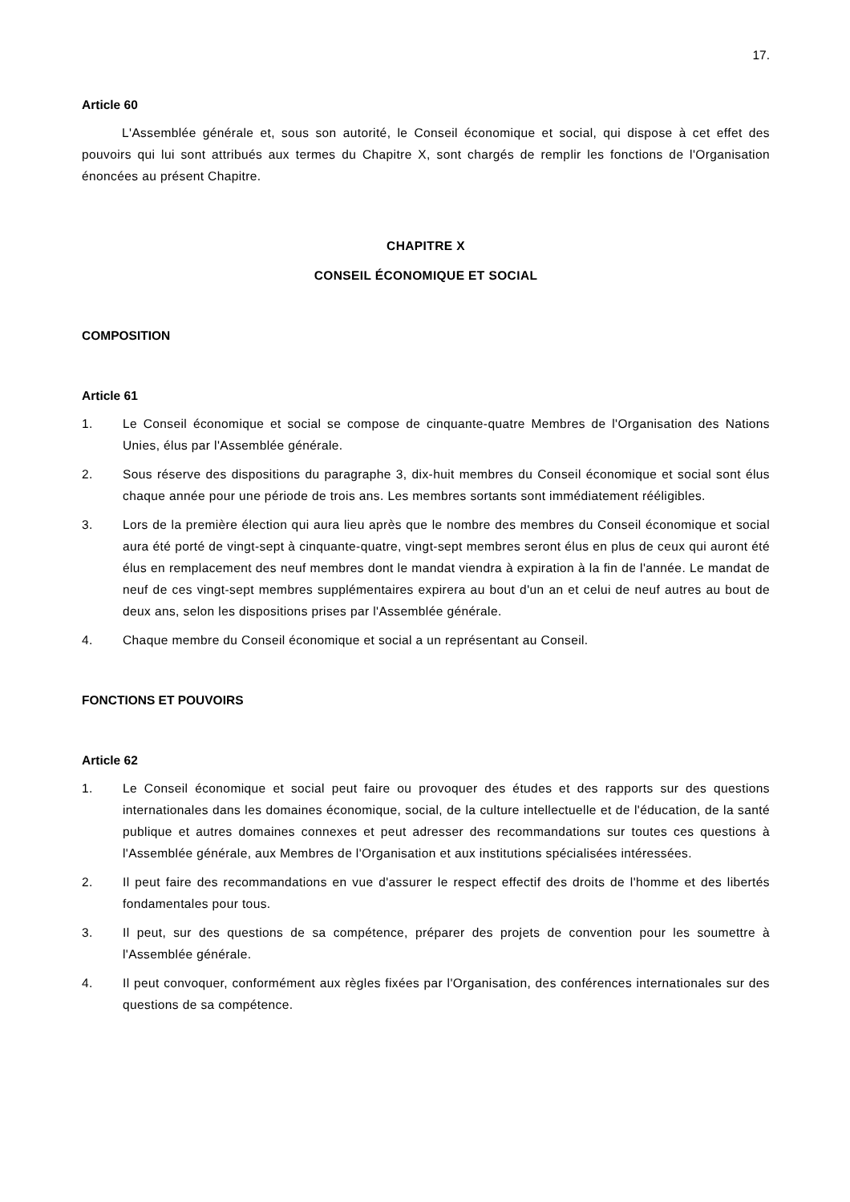17.
Article 60
L'Assemblée générale et, sous son autorité, le Conseil économique et social, qui dispose à cet effet des pouvoirs qui lui sont attribués aux termes du Chapitre X, sont chargés de remplir les fonctions de l'Organisation énoncées au présent Chapitre.
CHAPITRE X
CONSEIL ÉCONOMIQUE ET SOCIAL
COMPOSITION
Article 61
1. Le Conseil économique et social se compose de cinquante-quatre Membres de l'Organisation des Nations Unies, élus par l'Assemblée générale.
2. Sous réserve des dispositions du paragraphe 3, dix-huit membres du Conseil économique et social sont élus chaque année pour une période de trois ans. Les membres sortants sont immédiatement rééligibles.
3. Lors de la première élection qui aura lieu après que le nombre des membres du Conseil économique et social aura été porté de vingt-sept à cinquante-quatre, vingt-sept membres seront élus en plus de ceux qui auront été élus en remplacement des neuf membres dont le mandat viendra à expiration à la fin de l'année. Le mandat de neuf de ces vingt-sept membres supplémentaires expirera au bout d'un an et celui de neuf autres au bout de deux ans, selon les dispositions prises par l'Assemblée générale.
4. Chaque membre du Conseil économique et social a un représentant au Conseil.
FONCTIONS ET POUVOIRS
Article 62
1. Le Conseil économique et social peut faire ou provoquer des études et des rapports sur des questions internationales dans les domaines économique, social, de la culture intellectuelle et de l'éducation, de la santé publique et autres domaines connexes et peut adresser des recommandations sur toutes ces questions à l'Assemblée générale, aux Membres de l'Organisation et aux institutions spécialisées intéressées.
2. Il peut faire des recommandations en vue d'assurer le respect effectif des droits de l'homme et des libertés fondamentales pour tous.
3. Il peut, sur des questions de sa compétence, préparer des projets de convention pour les soumettre à l'Assemblée générale.
4. Il peut convoquer, conformément aux règles fixées par l'Organisation, des conférences internationales sur des questions de sa compétence.